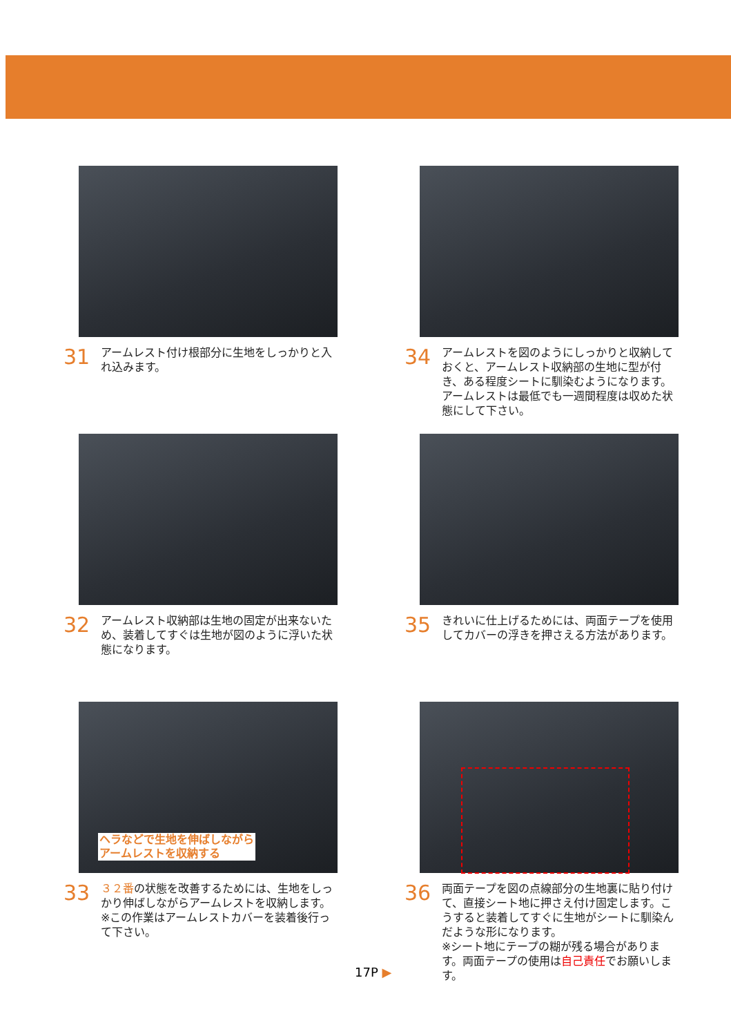31
アームレスト付け根部分に生地をしっかりと入れ込みます。
34
アームレストを図のようにしっかりと収納しておくと、アームレスト収納部の生地に型が付き、ある程度シートに馴染むようになります。アームレストは最低でも一週間程度は収めた状態にして下さい。
32
アームレスト収納部は生地の固定が出来ないため、装着してすぐは生地が図のように浮いた状態になります。
35
きれいに仕上げるためには、両面テープを使用してカバーの浮きを押さえる方法があります。
ヘラなどで生地を伸ばしながら
アームレストを収納する
33
３２番の状態を改善するためには、生地をしっかり伸ばしながらアームレストを収納します。
※この作業はアームレストカバーを装着後行って下さい。
36
両面テープを図の点線部分の生地裏に貼り付けて、直接シート地に押さえ付け固定します。こうすると装着してすぐに生地がシートに馴染んだような形になります。
※シート地にテープの糊が残る場合があります。両面テープの使用は自己責任でお願いします。
17P ▶